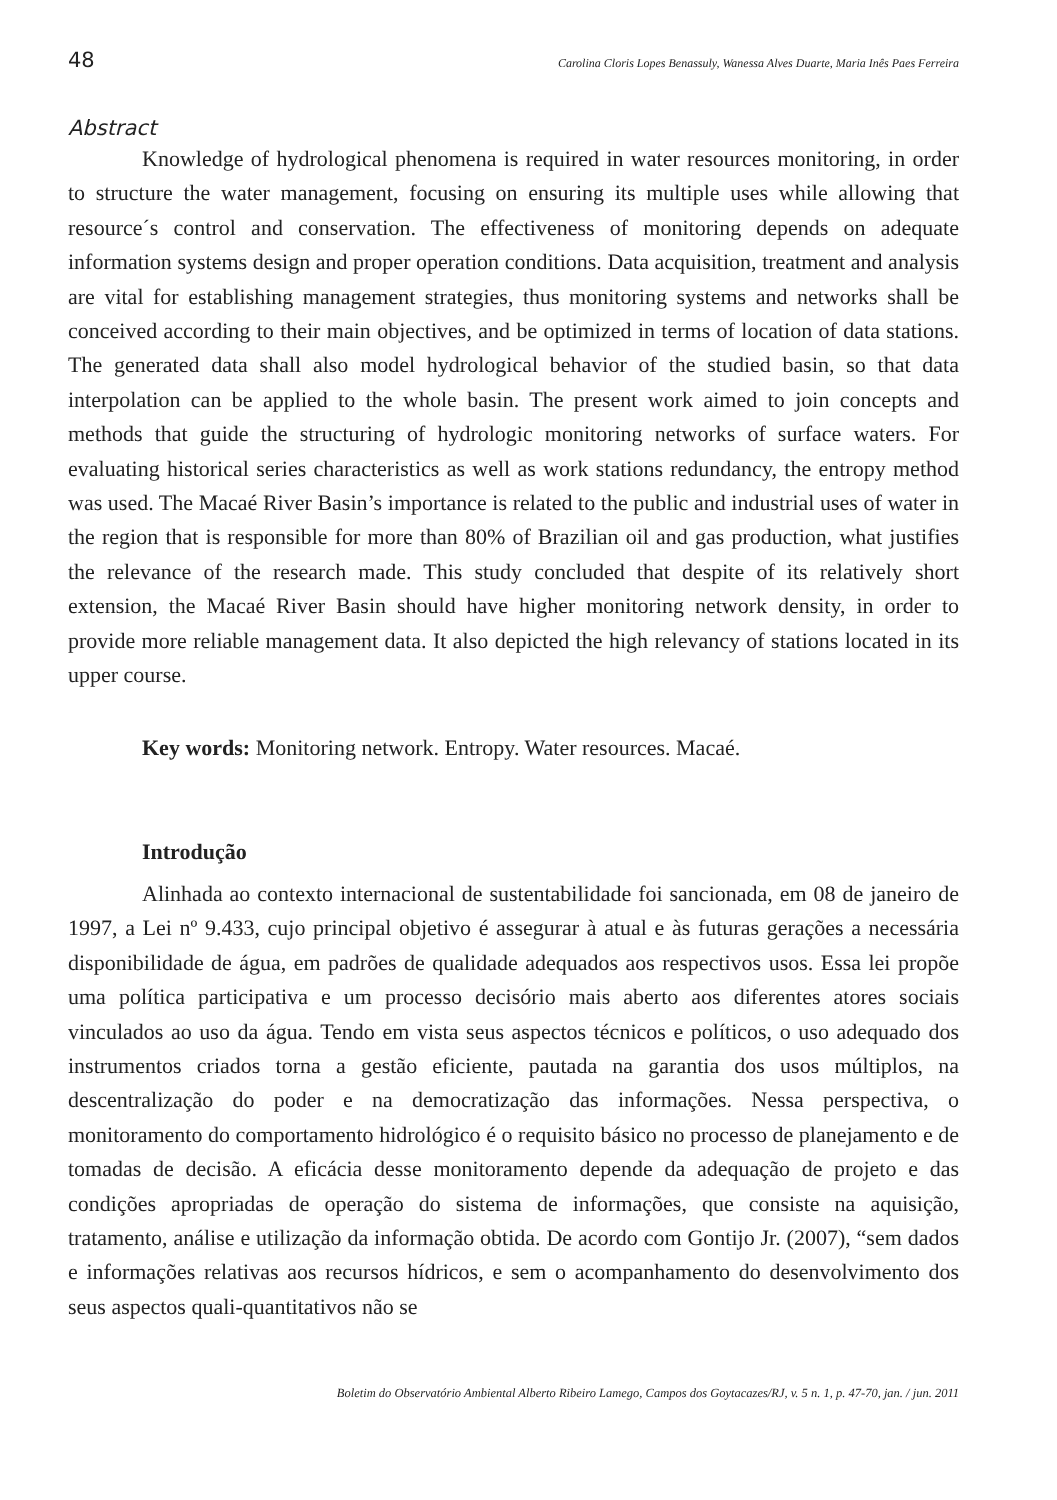48 Carolina Cloris Lopes Benassuly, Wanessa Alves Duarte, Maria Inês Paes Ferreira
Abstract
Knowledge of hydrological phenomena is required in water resources monitoring, in order to structure the water management, focusing on ensuring its multiple uses while allowing that resource´s control and conservation. The effectiveness of monitoring depends on adequate information systems design and proper operation conditions. Data acquisition, treatment and analysis are vital for establishing management strategies, thus monitoring systems and networks shall be conceived according to their main objectives, and be optimized in terms of location of data stations. The generated data shall also model hydrological behavior of the studied basin, so that data interpolation can be applied to the whole basin. The present work aimed to join concepts and methods that guide the structuring of hydrologic monitoring networks of surface waters. For evaluating historical series characteristics as well as work stations redundancy, the entropy method was used. The Macaé River Basin’s importance is related to the public and industrial uses of water in the region that is responsible for more than 80% of Brazilian oil and gas production, what justifies the relevance of the research made. This study concluded that despite of its relatively short extension, the Macaé River Basin should have higher monitoring network density, in order to provide more reliable management data. It also depicted the high relevancy of stations located in its upper course.
Key words: Monitoring network. Entropy. Water resources. Macaé.
Introdução
Alinhada ao contexto internacional de sustentabilidade foi sancionada, em 08 de janeiro de 1997, a Lei nº 9.433, cujo principal objetivo é assegurar à atual e às futuras gerações a necessária disponibilidade de água, em padrões de qualidade adequados aos respectivos usos. Essa lei propõe uma política participativa e um processo decisório mais aberto aos diferentes atores sociais vinculados ao uso da água. Tendo em vista seus aspectos técnicos e políticos, o uso adequado dos instrumentos criados torna a gestão eficiente, pautada na garantia dos usos múltiplos, na descentralização do poder e na democratização das informações. Nessa perspectiva, o monitoramento do comportamento hidrológico é o requisito básico no processo de planejamento e de tomadas de decisão. A eficácia desse monitoramento depende da adequação de projeto e das condições apropriadas de operação do sistema de informações, que consiste na aquisição, tratamento, análise e utilização da informação obtida. De acordo com Gontijo Jr. (2007), “sem dados e informações relativas aos recursos hídricos, e sem o acompanhamento do desenvolvimento dos seus aspectos quali-quantitativos não se
Boletim do Observatório Ambiental Alberto Ribeiro Lamego, Campos dos Goytacazes/RJ, v. 5 n. 1, p. 47-70, jan. / jun. 2011